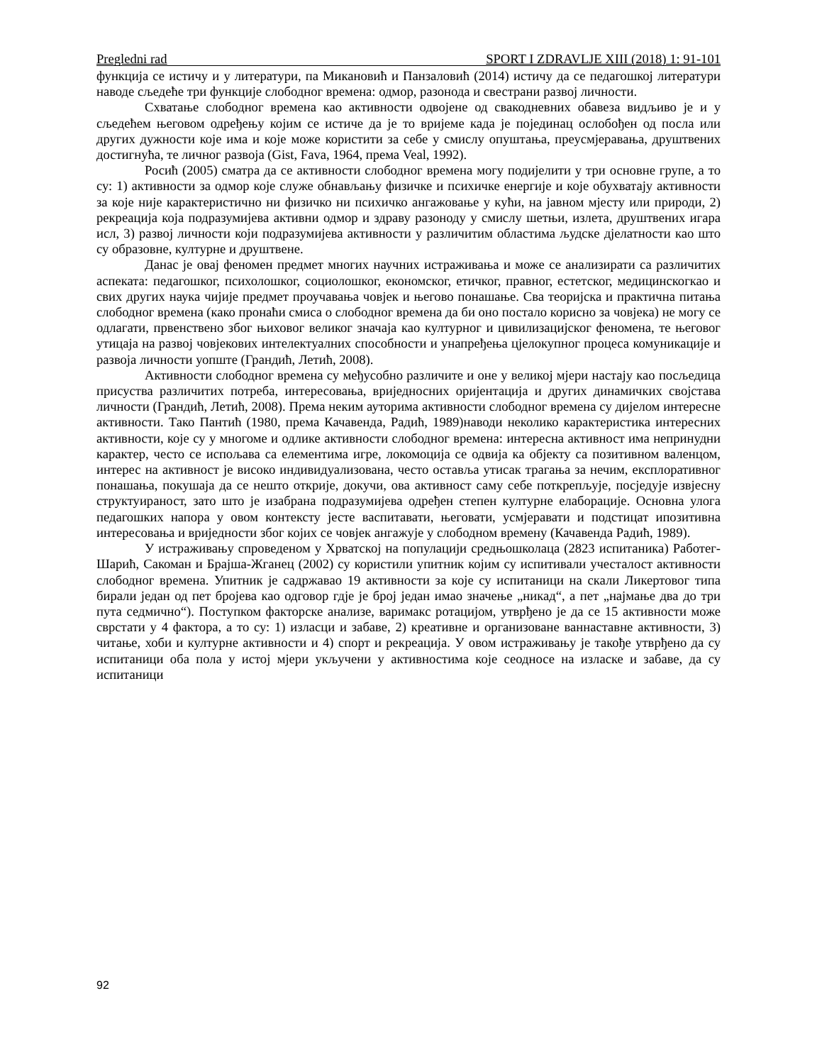Pregledni rad SPORT I ZDRAVLJE XIII (2018) 1: 91-101
функција се истичу и у литератури, па Микановић и Панзаловић (2014) истичу да се педагошкој литератури наводе сљедеће три функције слободног времена: одмор, разонода и свестрани развој личности.
Схватање слободног времена као активности одвојене од свакодневних обавеза видљиво је и у сљедећем његовом одређењу којим се истиче да је то вријеме када је појединац ослобођен од посла или других дужности које има и које може користити за себе у смислу опуштања, преусмјеравања, друштвених достигнућа, те личног развоја (Gist, Fava, 1964, према Veal, 1992).
Росић (2005) сматра да се активности слободног времена могу подијелити у три основне групе, а то су: 1) активности за одмор које служе обнављању физичке и психичке енергије и које обухватају активности за које није карактеристично ни физичко ни психичко ангажовање у кући, на јавном мјесту или природи, 2) рекреација која подразумијева активни одмор и здраву разоноду у смислу шетњи, излета, друштвених игара исл, 3) развој личности који подразумијева активности у различитим областима људске дјелатности као што су образовне, културне и друштвене.
Данас је овај феномен предмет многих научних истраживања и може се анализирати са различитих аспеката: педагошког, психолошког, социолошког, економског, етичког, правног, естетског, медицинскогкао и свих других наука чијије предмет проучавања човјек и његово понашање. Сва теоријска и практична питања слободног времена (како пронаћи смиса о слободног времена да би оно постало корисно за човјека) не могу се одлагати, првенствено због њиховог великог значаја као културног и цивилизацијског феномена, те његовог утицаја на развој човјекових интелектуалних способности и унапређења цјелокупног процеса комуникације и развоја личности уопште (Грандић, Летић, 2008).
Активности слободног времена су међусобно различите и оне у великој мјери настају као посљедица присуства различитих потреба, интересовања, вриједносних оријентација и других динамичких својстава личности (Грандић, Летић, 2008). Према неким ауторима активности слободног времена су дијелом интересне активности. Тако Пантић (1980, према Качавенда, Радић, 1989)наводи неколико карактеристика интересних активности, које су у многоме и одлике активности слободног времена: интересна активност има непринудни карактер, често се испољава са елементима игре, локомоција се одвија ка објекту са позитивном валенцом, интерес на активност је високо индивидуализована, често оставља утисак трагања за нечим, експлоративног понашања, покушаја да се нешто открије, докучи, ова активност саму себе поткрепљује, посједује извјесну структуираност, зато што је изабрана подразумијева одређен степен културне елаборације. Основна улога педагошких напора у овом контексту јесте васпитавати, његовати, усмјеравати и подстицат ипозитивна интересовања и вриједности због којих се човјек ангажује у слободном времену (Качавенда Радић, 1989).
У истраживању спроведеном у Хрватској на популацији средњошколаца (2823 испитаника) Работег-Шарић, Сакоман и Брајша-Жганец (2002) су користили упитник којим су испитивали учесталост активности слободног времена. Упитник је садржавао 19 активности за које су испитаници на скали Ликертовог типа бирали један од пет бројева као одговор гдје је број један имао значење „никад“, а пет „најмање два до три пута седмично“). Поступком факторске анализе, варимакс ротацијом, утврђено је да се 15 активности може сврстати у 4 фактора, а то су: 1) изласци и забаве, 2) креативне и организоване ваннаставне активности, 3) читање, хоби и културне активности и 4) спорт и рекреација. У овом истраживању је такође утврђено да су испитаници оба пола у истој мјери укључени у активностима које сеодносе на изласке и забаве, да су испитаници
92